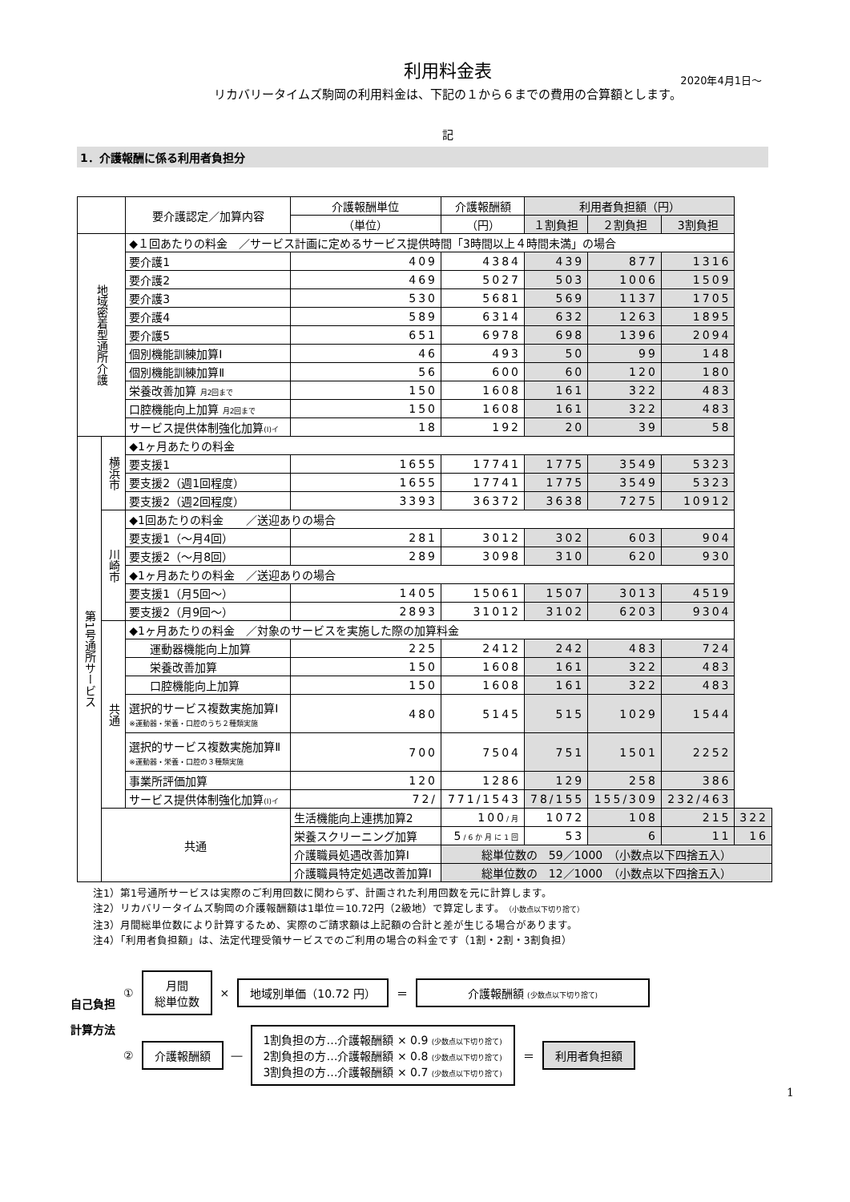利用料金表
2020年4月1日～
リカバリータイムズ駒岡の利用料金は、下記の１から６までの費用の合算額とします。
記
1．介護報酬に係る利用者負担分
| | | 要介護認定／加算内容 | 介護報酬単位 | 介護報酬額 | 利用者負担額（円） | | | |
| --- | --- | --- | --- | --- | --- | --- | --- | --- |
| | | | （単位） | （円） | １割負担 | ２割負担 | 3割負担 | |
| 地域密着型通所介護 | | ◆１回あたりの料金 ／サービス計画に定めるサービス提供時間「3時間以上４時間未満」の場合 | | | | | | |
| | | 要介護1 | 409 | 4384 | 439 | 877 | 1316 | |
| | | 要介護2 | 469 | 5027 | 503 | 1006 | 1509 | |
| | | 要介護3 | 530 | 5681 | 569 | 1137 | 1705 | |
| | | 要介護4 | 589 | 6314 | 632 | 1263 | 1895 | |
| | | 要介護5 | 651 | 6978 | 698 | 1396 | 2094 | |
| | | 個別機能訓練加算Ⅰ | 46 | 493 | 50 | 99 | 148 | |
| | | 個別機能訓練加算Ⅱ | 56 | 600 | 60 | 120 | 180 | |
| | | 栄養改善加算 月2回まで | 150 | 1608 | 161 | 322 | 483 | |
| | | 口腔機能向上加算 月2回まで | 150 | 1608 | 161 | 322 | 483 | |
| | | サービス提供体制強化加算 (Ⅰ)イ | 18 | 192 | 20 | 39 | 58 | |
| 第1号通所サービス | 横浜市 | ◆1ヶ月あたりの料金 | | | | | | |
| | | 要支援1 | 1655 | 17741 | 1775 | 3549 | 5323 | |
| | | 要支援2（週1回程度） | 1655 | 17741 | 1775 | 3549 | 5323 | |
| | | 要支援2（週2回程度） | 3393 | 36372 | 3638 | 7275 | 10912 | |
| | 川崎市 | ◆1回あたりの料金 ／送迎ありの場合 | | | | | | |
| | | 要支援1（～月4回） | 281 | 3012 | 302 | 603 | 904 | |
| | | 要支援2（～月8回） | 289 | 3098 | 310 | 620 | 930 | |
| | | ◆1ヶ月あたりの料金 ／送迎ありの場合 | | | | | | |
| | | 要支援1（月5回～） | 1405 | 15061 | 1507 | 3013 | 4519 | |
| | | 要支援2（月9回～） | 2893 | 31012 | 3102 | 6203 | 9304 | |
| | 共通 | ◆1ヶ月あたりの料金 ／対象のサービスを実施した際の加算料金 | | | | | | |
| | | 運動器機能向上加算 | 225 | 2412 | 242 | 483 | 724 | |
| | | 栄養改善加算 | 150 | 1608 | 161 | 322 | 483 | |
| | | 口腔機能向上加算 | 150 | 1608 | 161 | 322 | 483 | |
| | | 選択的サービス複数実施加算Ⅰ ※運動器・栄養・口腔のうち２種類実施 | 480 | 5145 | 515 | 1029 | 1544 | |
| | | 選択的サービス複数実施加算Ⅱ ※運動器・栄養・口腔の３種類実施 | 700 | 7504 | 751 | 1501 | 2252 | |
| | | 事業所評価加算 | 120 | 1286 | 129 | 258 | 386 | |
| | | サービス提供体制強化加算 (Ⅰ)イ | 72/ | 771/1543 | 78/155 | 155/309 | 232/463 | |
| | 共通 | | 生活機能向上連携加算2 | 100 /月 | 1072 | 108 | 215 | 322 |
| | | | 栄養スクリーニング加算 | 5 /6か月に1回 | 53 | 6 | 11 | 16 |
| | | | 介護職員処遇改善加算Ⅰ | 総単位数の 59／1000 （小数点以下四捨五入） | | | | |
| | | | 介護職員特定処遇改善加算Ⅰ | 総単位数の 12／1000 （小数点以下四捨五入） | | | | |
注1）第1号通所サービスは実際のご利用回数に関わらず、計画された利用回数を元に計算します。
注2）リカバリータイムズ駒岡の介護報酬額は1単位＝10.72円（2級地）で算定します。（小数点以下切り捨て）
注3）月間総単位数により計算するため、実際のご請求額は上記額の合計と差が生じる場合があります。
注4）「利用者負担額」は、法定代理受領サービスでのご利用の場合の料金です（1割・2割・3割負担）
自己負担
計算方法
①
月間
総単位数
×
地域別単価（10.72 円）
＝
介護報酬額 (少数点以下切り捨て)
②
介護報酬額
―
1割負担の方…介護報酬額 × 0.9 (少数点以下切り捨て)
2割負担の方…介護報酬額 × 0.8 (少数点以下切り捨て)
3割負担の方…介護報酬額 × 0.7 (少数点以下切り捨て)
＝
利用者負担額
1